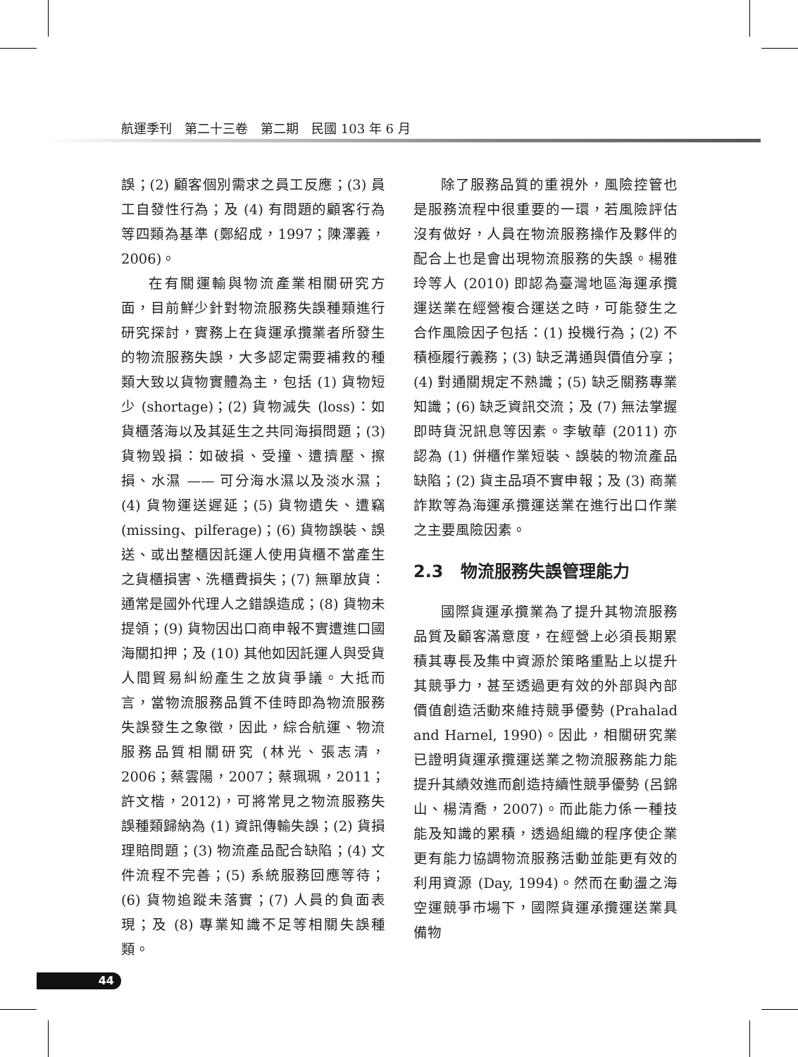航運季刊　第二十三卷　第二期　民國 103 年 6 月
誤；(2) 顧客個別需求之員工反應；(3) 員工自發性行為；及 (4) 有問題的顧客行為等四類為基準 (鄭紹成，1997；陳澤義，2006)。
在有關運輸與物流產業相關研究方面，目前鮮少針對物流服務失誤種類進行研究探討，實務上在貨運承攬業者所發生的物流服務失誤，大多認定需要補救的種類大致以貨物實體為主，包括 (1) 貨物短少 (shortage)；(2) 貨物滅失 (loss)：如貨櫃落海以及其延生之共同海損問題；(3) 貨物毀損：如破損、受撞、遭擠壓、擦損、水濕 —— 可分海水濕以及淡水濕；(4) 貨物運送遲延；(5) 貨物遺失、遭竊 (missing、pilferage)；(6) 貨物誤裝、誤送、或出整櫃因託運人使用貨櫃不當產生之貨櫃損害、洗櫃費損失；(7) 無單放貨：通常是國外代理人之錯誤造成；(8) 貨物未提領；(9) 貨物因出口商申報不實遭進口國海關扣押；及 (10) 其他如因託運人與受貨人間貿易糾紛產生之放貨爭議。大抵而言，當物流服務品質不佳時即為物流服務失誤發生之象徵，因此，綜合航運、物流服務品質相關研究 (林光、張志清，2006；蔡雲陽，2007；蔡珮珮，2011；許文楷，2012)，可將常見之物流服務失誤種類歸納為 (1) 資訊傳輸失誤；(2) 貨損理賠問題；(3) 物流產品配合缺陷；(4) 文件流程不完善；(5) 系統服務回應等待；(6) 貨物追蹤未落實；(7) 人員的負面表現；及 (8) 專業知識不足等相關失誤種類。
除了服務品質的重視外，風險控管也是服務流程中很重要的一環，若風險評估沒有做好，人員在物流服務操作及夥伴的配合上也是會出現物流服務的失誤。楊雅玲等人 (2010) 即認為臺灣地區海運承攬運送業在經營複合運送之時，可能發生之合作風險因子包括：(1) 投機行為；(2) 不積極履行義務；(3) 缺乏溝通與價值分享；(4) 對通關規定不熟識；(5) 缺乏關務專業知識；(6) 缺乏資訊交流；及 (7) 無法掌握即時貨況訊息等因素。李敏華 (2011) 亦認為 (1) 併櫃作業短裝、誤裝的物流產品缺陷；(2) 貨主品項不實申報；及 (3) 商業詐欺等為海運承攬運送業在進行出口作業之主要風險因素。
2.3　物流服務失誤管理能力
國際貨運承攬業為了提升其物流服務品質及顧客滿意度，在經營上必須長期累積其專長及集中資源於策略重點上以提升其競爭力，甚至透過更有效的外部與內部價值創造活動來維持競爭優勢 (Prahalad and Harnel, 1990)。因此，相關研究業已證明貨運承攬運送業之物流服務能力能提升其績效進而創造持續性競爭優勢 (呂錦山、楊清喬，2007)。而此能力係一種技能及知識的累積，透過組織的程序使企業更有能力協調物流服務活動並能更有效的利用資源 (Day, 1994)。然而在動盪之海空運競爭市場下，國際貨運承攬運送業具備物
44